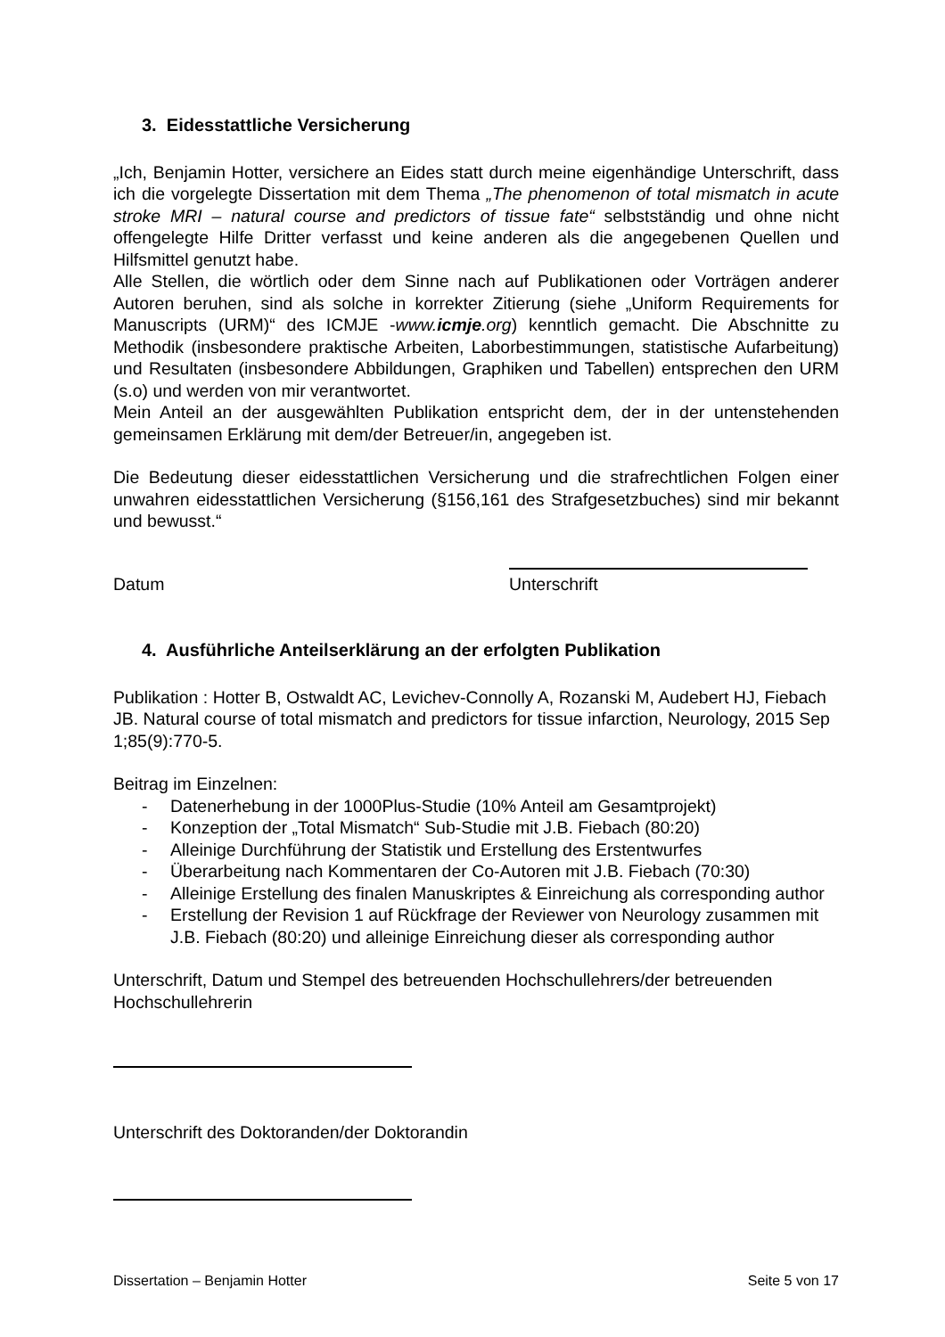3. Eidesstattliche Versicherung
„Ich, Benjamin Hotter, versichere an Eides statt durch meine eigenhändige Unterschrift, dass ich die vorgelegte Dissertation mit dem Thema „The phenomenon of total mismatch in acute stroke MRI – natural course and predictors of tissue fate“ selbstständig und ohne nicht offengelegte Hilfe Dritter verfasst und keine anderen als die angegebenen Quellen und Hilfsmittel genutzt habe.
Alle Stellen, die wörtlich oder dem Sinne nach auf Publikationen oder Vorträgen anderer Autoren beruhen, sind als solche in korrekter Zitierung (siehe „Uniform Requirements for Manuscripts (URM)“ des ICMJE -www.icmje.org) kenntlich gemacht. Die Abschnitte zu Methodik (insbesondere praktische Arbeiten, Laborbestimmungen, statistische Aufarbeitung) und Resultaten (insbesondere Abbildungen, Graphiken und Tabellen) entsprechen den URM (s.o) und werden von mir verantwortet.
Mein Anteil an der ausgewählten Publikation entspricht dem, der in der untenstehenden gemeinsamen Erklärung mit dem/der Betreuer/in, angegeben ist.
Die Bedeutung dieser eidesstattlichen Versicherung und die strafrechtlichen Folgen einer unwahren eidesstattlichen Versicherung (§156,161 des Strafgesetzbuches) sind mir bekannt und bewusst.“
Datum Unterschrift
4. Ausführliche Anteilserklärung an der erfolgten Publikation
Publikation : Hotter B, Ostwaldt AC, Levichev-Connolly A, Rozanski M, Audebert HJ, Fiebach JB. Natural course of total mismatch and predictors for tissue infarction, Neurology, 2015 Sep 1;85(9):770-5.
Beitrag im Einzelnen:
- Datenerhebung in der 1000Plus-Studie (10% Anteil am Gesamtprojekt)
- Konzeption der „Total Mismatch“ Sub-Studie mit J.B. Fiebach (80:20)
- Alleinige Durchführung der Statistik und Erstellung des Erstentwurfes
- Überarbeitung nach Kommentaren der Co-Autoren mit J.B. Fiebach (70:30)
- Alleinige Erstellung des finalen Manuskriptes & Einreichung als corresponding author
- Erstellung der Revision 1 auf Rückfrage der Reviewer von Neurology zusammen mit J.B. Fiebach (80:20) und alleinige Einreichung dieser als corresponding author
Unterschrift, Datum und Stempel des betreuenden Hochschullehrers/der betreuenden Hochschullehrerin
Unterschrift des Doktoranden/der Doktorandin
Dissertation – Benjamin Hotter Seite 5 von 17